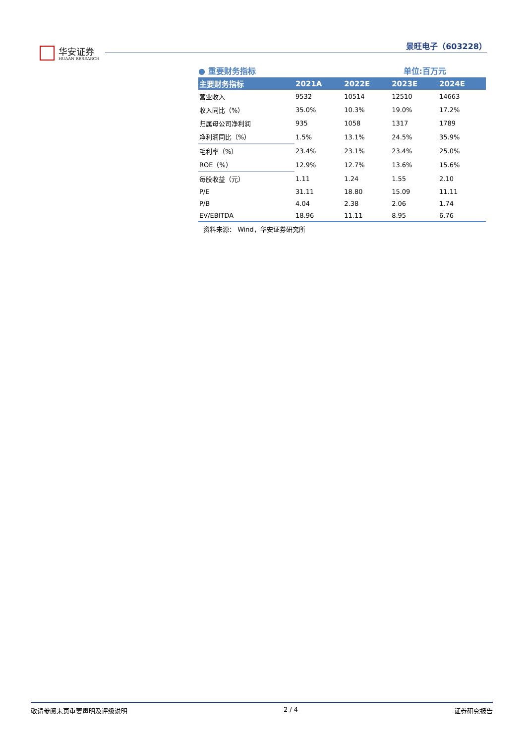华安证券
HUAAN RESEARCH
景旺电子（603228）
● 重要财务指标 单位:百万元
| 主要财务指标 | 2021A | 2022E | 2023E | 2024E |
| --- | --- | --- | --- | --- |
| 营业收入 | 9532 | 10514 | 12510 | 14663 |
| 收入同比（%） | 35.0% | 10.3% | 19.0% | 17.2% |
| 归属母公司净利润 | 935 | 1058 | 1317 | 1789 |
| 净利润同比（%） | 1.5% | 13.1% | 24.5% | 35.9% |
| 毛利率（%） | 23.4% | 23.1% | 23.4% | 25.0% |
| ROE（%） | 12.9% | 12.7% | 13.6% | 15.6% |
| 每股收益（元） | 1.11 | 1.24 | 1.55 | 2.10 |
| P/E | 31.11 | 18.80 | 15.09 | 11.11 |
| P/B | 4.04 | 2.38 | 2.06 | 1.74 |
| EV/EBITDA | 18.96 | 11.11 | 8.95 | 6.76 |
资料来源： Wind，华安证券研究所
敬请参阅末页重要声明及评级说明 2 / 4 证券研究报告